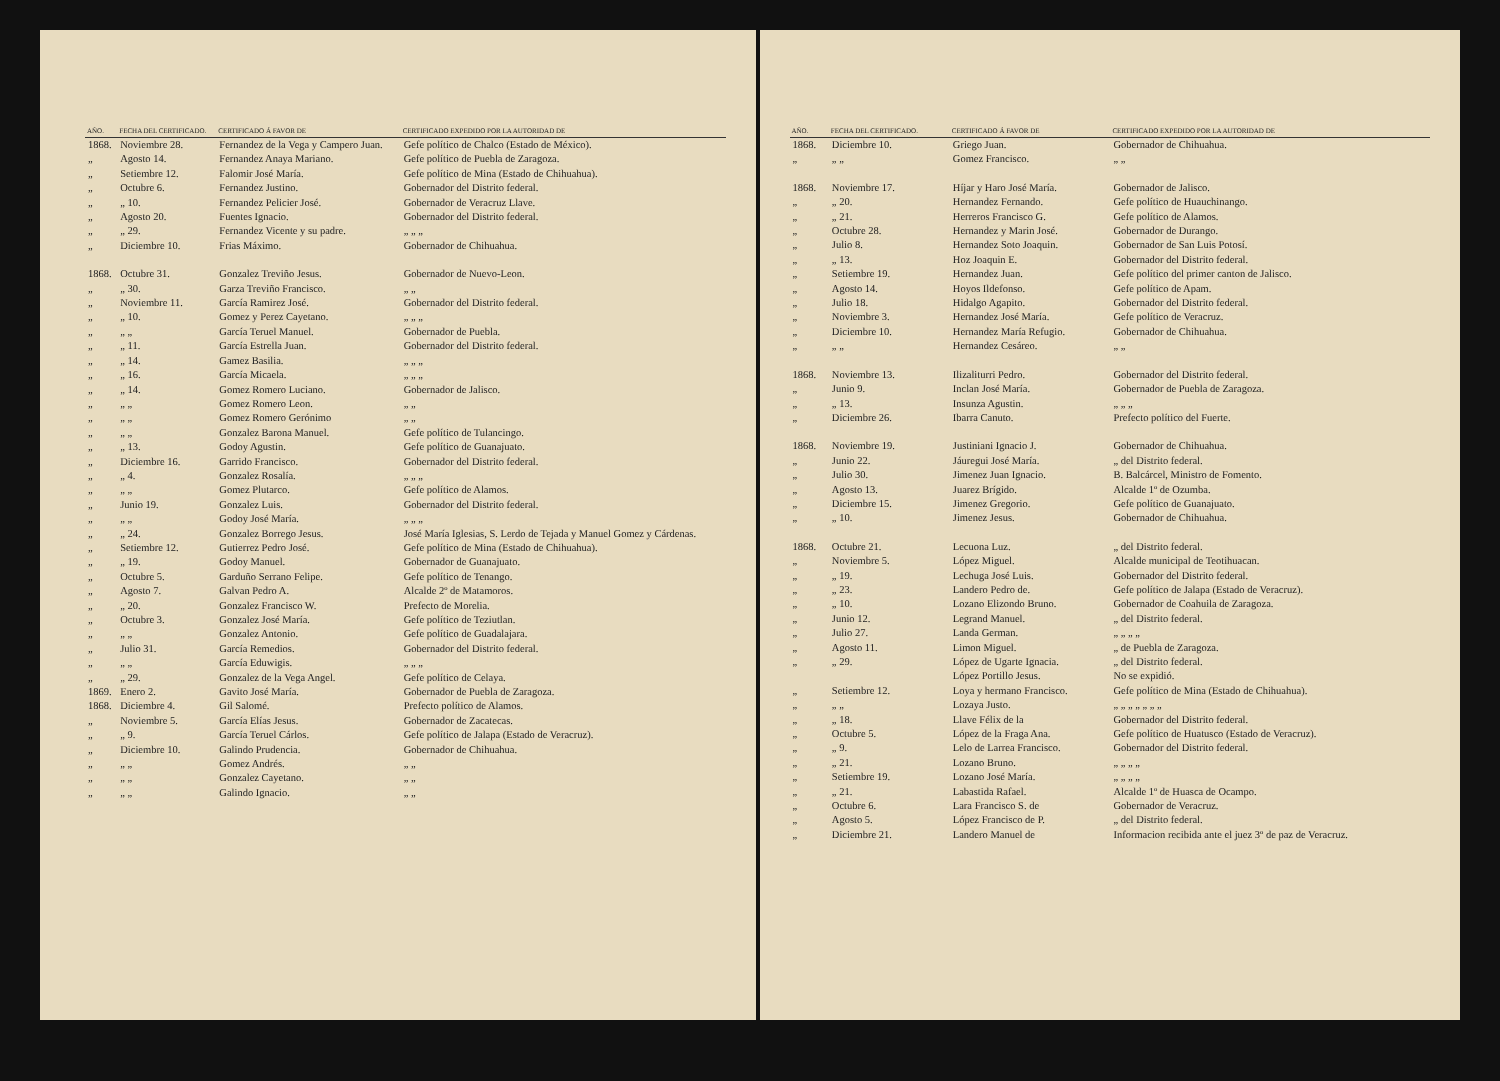| AÑO. | FECHA DEL CERTIFICADO. | CERTIFICADO Á FAVOR DE | CERTIFICADO EXPEDIDO POR LA AUTORIDAD DE |
| --- | --- | --- | --- |
| 1868. | Noviembre 28. | Fernandez de la Vega y Campero Juan. | Gefe político de Chalco (Estado de México). |
| „ | Agosto 14. | Fernandez Anaya Mariano. | Gefe político de Puebla de Zaragoza. |
| „ | Setiembre 12. | Falomir José María. | Gefe político de Mina (Estado de Chihuahua). |
| „ | Octubre 6. | Fernandez Justino. | Gobernador del Distrito federal. |
| „ | „ 10. | Fernandez Pelicier José. | Gobernador de Veracruz Llave. |
| „ | Agosto 20. | Fuentes Ignacio. | Gobernador del Distrito federal. |
| „ | „ 29. | Fernandez Vicente y su padre. | „ „ „ |
| „ | Diciembre 10. | Frias Máximo. | Gobernador de Chihuahua. |
| 1868. | Octubre 31. | Gonzalez Treviño Jesus. | Gobernador de Nuevo-Leon. |
| „ | „ 30. | Garza Treviño Francisco. | „ „ |
| „ | Noviembre 11. | García Ramirez José. | Gobernador del Distrito federal. |
| „ | „ 10. | Gomez y Perez Cayetano. | „ „ „ |
| „ | „ „ | García Teruel Manuel. | Gobernador de Puebla. |
| „ | „ 11. | García Estrella Juan. | Gobernador del Distrito federal. |
| „ | „ 14. | Gamez Basilia. | „ „ „ |
| „ | „ 16. | García Micaela. | „ „ „ |
| „ | „ 14. | Gomez Romero Luciano. | Gobernador de Jalisco. |
| „ | „ „ | Gomez Romero Leon. | „ „ |
| „ | „ „ | Gomez Romero Gerónimo | „ „ |
| „ | „ „ | Gonzalez Barona Manuel. | Gefe político de Tulancingo. |
| „ | „ 13. | Godoy Agustin. | Gefe político de Guanajuato. |
| „ | Diciembre 16. | Garrido Francisco. | Gobernador del Distrito federal. |
| „ | „ 4. | Gonzalez Rosalía. | „ „ „ |
| „ | „ „ | Gomez Plutarco. | Gefe político de Alamos. |
| „ | Junio 19. | Gonzalez Luis. | Gobernador del Distrito federal. |
| „ | „ „ | Godoy José María. | „ „ „ |
| „ | „ 24. | Gonzalez Borrego Jesus. | José María Iglesias, S. Lerdo de Tejada y Manuel Gomez y Cárdenas. |
| „ | Setiembre 12. | Gutierrez Pedro José. | Gefe político de Mina (Estado de Chihuahua). |
| „ | „ 19. | Godoy Manuel. | Gobernador de Guanajuato. |
| „ | Octubre 5. | Garduño Serrano Felipe. | Gefe político de Tenango. |
| „ | Agosto 7. | Galvan Pedro A. | Alcalde 2º de Matamoros. |
| „ | „ 20. | Gonzalez Francisco W. | Prefecto de Morelia. |
| „ | Octubre 3. | Gonzalez José María. | Gefe político de Teziutlan. |
| „ | „ „ | Gonzalez Antonio. | Gefe político de Guadalajara. |
| „ | Julio 31. | García Remedios. | Gobernador del Distrito federal. |
| „ | „ „ | García Eduwigis. | „ „ „ |
| „ | „ 29. | Gonzalez de la Vega Angel. | Gefe político de Celaya. |
| 1869. | Enero 2. | Gavito José María. | Gobernador de Puebla de Zaragoza. |
| 1868. | Diciembre 4. | Gil Salomé. | Prefecto político de Alamos. |
| „ | Noviembre 5. | García Elías Jesus. | Gobernador de Zacatecas. |
| „ | „ 9. | García Teruel Cárlos. | Gefe político de Jalapa (Estado de Veracruz). |
| „ | Diciembre 10. | Galindo Prudencia. | Gobernador de Chihuahua. |
| „ | „ „ | Gomez Andrés. | „ „ |
| „ | „ „ | Gonzalez Cayetano. | „ „ |
| „ | „ „ | Galindo Ignacio. | „ „ |
| AÑO. | FECHA DEL CERTIFICADO. | CERTIFICADO Á FAVOR DE | CERTIFICADO EXPEDIDO POR LA AUTORIDAD DE |
| --- | --- | --- | --- |
| 1868. | Diciembre 10. | Griego Juan. | Gobernador de Chihuahua. |
| „ | „ „ | Gomez Francisco. | „ „ |
| 1868. | Noviembre 17. | Híjar y Haro José María. | Gobernador de Jalisco. |
| „ | „ 20. | Hernandez Fernando. | Gefe político de Huauchinango. |
| „ | „ 21. | Herreros Francisco G. | Gefe político de Alamos. |
| „ | Octubre 28. | Hernandez y Marin José. | Gobernador de Durango. |
| „ | Julio 8. | Hernandez Soto Joaquin. | Gobernador de San Luis Potosí. |
| „ | „ 13. | Hoz Joaquin E. | Gobernador del Distrito federal. |
| „ | Setiembre 19. | Hernandez Juan. | Gefe político del primer canton de Jalisco. |
| „ | Agosto 14. | Hoyos Ildefonso. | Gefe político de Apam. |
| „ | Julio 18. | Hidalgo Agapito. | Gobernador del Distrito federal. |
| „ | Noviembre 3. | Hernandez José María. | Gefe político de Veracruz. |
| „ | Diciembre 10. | Hernandez María Refugio. | Gobernador de Chihuahua. |
| „ | „ „ | Hernandez Cesáreo. | „ „ |
| 1868. | Noviembre 13. | Ilizaliturri Pedro. | Gobernador del Distrito federal. |
| „ | Junio 9. | Inclan José María. | Gobernador de Puebla de Zaragoza. |
| „ | „ 13. | Insunza Agustin. | „ „ „ |
| „ | Diciembre 26. | Ibarra Canuto. | Prefecto político del Fuerte. |
| 1868. | Noviembre 19. | Justiniani Ignacio J. | Gobernador de Chihuahua. |
| „ | Junio 22. | Jáuregui José María. | „ del Distrito federal. |
| „ | Julio 30. | Jimenez Juan Ignacio. | B. Balcárcel, Ministro de Fomento. |
| „ | Agosto 13. | Juarez Brígido. | Alcalde 1º de Ozumba. |
| „ | Diciembre 15. | Jimenez Gregorio. | Gefe político de Guanajuato. |
| „ | „ 10. | Jimenez Jesus. | Gobernador de Chihuahua. |
| 1868. | Octubre 21. | Lecuona Luz. | „ del Distrito federal. |
| „ | Noviembre 5. | López Miguel. | Alcalde municipal de Teotihuacan. |
| „ | „ 19. | Lechuga José Luis. | Gobernador del Distrito federal. |
| „ | „ 23. | Landero Pedro de. | Gefe político de Jalapa (Estado de Veracruz). |
| „ | „ 10. | Lozano Elizondo Bruno. | Gobernador de Coahuila de Zaragoza. |
| „ | Junio 12. | Legrand Manuel. | „ del Distrito federal. |
| „ | Julio 27. | Landa German. | „ „ „ „ |
| „ | Agosto 11. | Limon Miguel. | „ de Puebla de Zaragoza. |
| „ | „ 29. | López de Ugarte Ignacia. | „ del Distrito federal. |
| | | López Portillo Jesus. | No se expidió. |
| „ | Setiembre 12. | Loya y hermano Francisco. | Gefe político de Mina (Estado de Chihuahua). |
| „ | „ „ | Lozaya Justo. | „ „ „ „ „ „ „ |
| „ | „ 18. | Llave Félix de la | Gobernador del Distrito federal. |
| „ | Octubre 5. | López de la Fraga Ana. | Gefe político de Huatusco (Estado de Veracruz). |
| „ | „ 9. | Lelo de Larrea Francisco. | Gobernador del Distrito federal. |
| „ | „ 21. | Lozano Bruno. | „ „ „ „ |
| „ | Setiembre 19. | Lozano José María. | „ „ „ „ |
| „ | „ 21. | Labastida Rafael. | Alcalde 1º de Huasca de Ocampo. |
| „ | Octubre 6. | Lara Francisco S. de | Gobernador de Veracruz. |
| „ | Agosto 5. | López Francisco de P. | „ del Distrito federal. |
| „ | Diciembre 21. | Landero Manuel de | Informacion recibida ante el juez 3º de paz de Veracruz. |